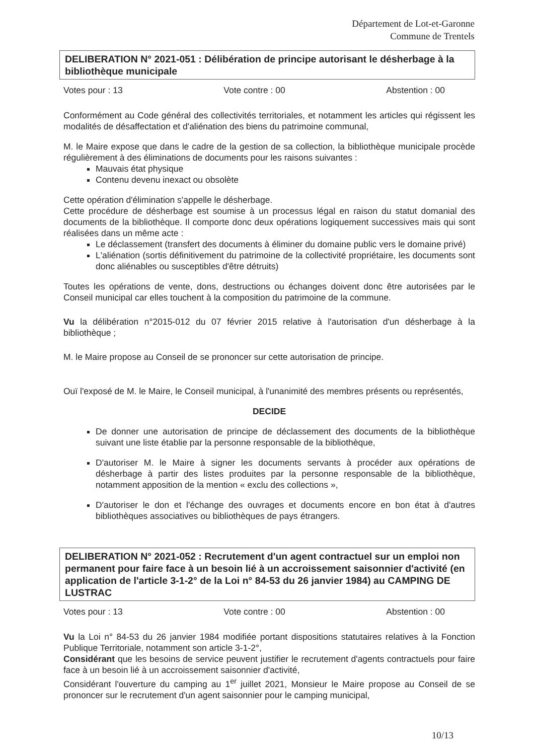Département de Lot-et-Garonne
Commune de Trentels
DELIBERATION N° 2021-051 : Délibération de principe autorisant le désherbage à la bibliothèque municipale
Votes pour : 13 Vote contre : 00 Abstention : 00
Conformément au Code général des collectivités territoriales, et notamment les articles qui régissent les modalités de désaffectation et d'aliénation des biens du patrimoine communal,
M. le Maire expose que dans le cadre de la gestion de sa collection, la bibliothèque municipale procède régulièrement à des éliminations de documents pour les raisons suivantes :
Mauvais état physique
Contenu devenu inexact ou obsolète
Cette opération d'élimination s'appelle le désherbage.
Cette procédure de désherbage est soumise à un processus légal en raison du statut domanial des documents de la bibliothèque. Il comporte donc deux opérations logiquement successives mais qui sont réalisées dans un même acte :
Le déclassement (transfert des documents à éliminer du domaine public vers le domaine privé)
L'aliénation (sortis définitivement du patrimoine de la collectivité propriétaire, les documents sont donc aliénables ou susceptibles d'être détruits)
Toutes les opérations de vente, dons, destructions ou échanges doivent donc être autorisées par le Conseil municipal car elles touchent à la composition du patrimoine de la commune.
Vu la délibération n°2015-012 du 07 février 2015 relative à l'autorisation d'un désherbage à la bibliothèque ;
M. le Maire propose au Conseil de se prononcer sur cette autorisation de principe.
Ouï l'exposé de M. le Maire, le Conseil municipal, à l'unanimité des membres présents ou représentés,
DECIDE
De donner une autorisation de principe de déclassement des documents de la bibliothèque suivant une liste établie par la personne responsable de la bibliothèque,
D'autoriser M. le Maire à signer les documents servants à procéder aux opérations de désherbage à partir des listes produites par la personne responsable de la bibliothèque, notamment apposition de la mention « exclu des collections »,
D'autoriser le don et l'échange des ouvrages et documents encore en bon état à d'autres bibliothèques associatives ou bibliothèques de pays étrangers.
DELIBERATION N° 2021-052 : Recrutement d'un agent contractuel sur un emploi non permanent pour faire face à un besoin lié à un accroissement saisonnier d'activité (en application de l'article 3-1-2° de la Loi n° 84-53 du 26 janvier 1984) au CAMPING DE LUSTRAC
Votes pour : 13 Vote contre : 00 Abstention : 00
Vu la Loi n° 84-53 du 26 janvier 1984 modifiée portant dispositions statutaires relatives à la Fonction Publique Territoriale, notamment son article 3-1-2°,
Considérant que les besoins de service peuvent justifier le recrutement d'agents contractuels pour faire face à un besoin lié à un accroissement saisonnier d'activité,
Considérant l'ouverture du camping au 1<sup>er</sup> juillet 2021, Monsieur le Maire propose au Conseil de se prononcer sur le recrutement d'un agent saisonnier pour le camping municipal,
10/13